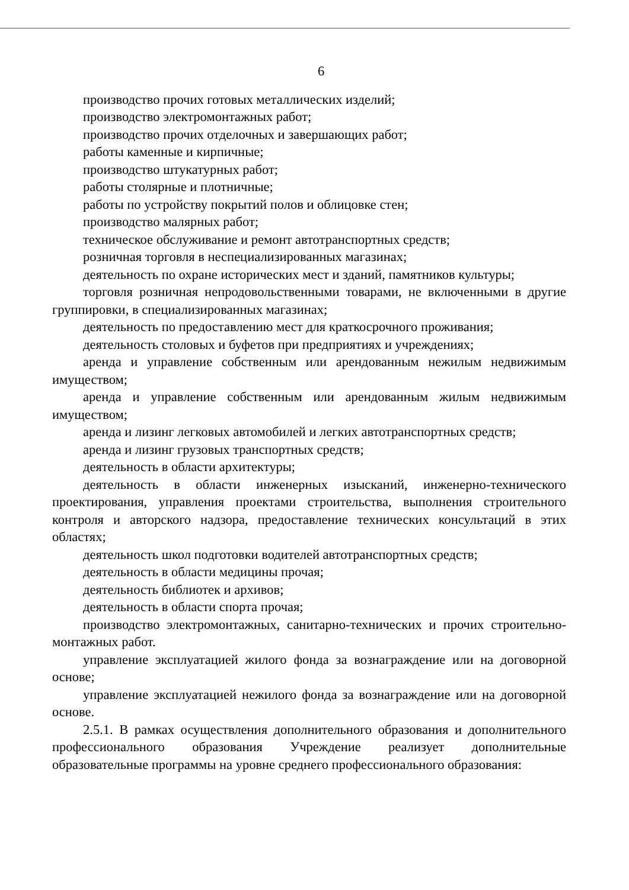6
производство прочих готовых металлических изделий;
производство электромонтажных работ;
производство прочих отделочных и завершающих работ;
работы каменные и кирпичные;
производство штукатурных работ;
работы столярные и плотничные;
работы по устройству покрытий полов и облицовке стен;
производство малярных работ;
техническое обслуживание и ремонт автотранспортных средств;
розничная торговля в неспециализированных магазинах;
деятельность по охране исторических мест и зданий, памятников культуры;
торговля розничная непродовольственными товарами, не включенными в другие группировки, в специализированных магазинах;
деятельность по предоставлению мест для краткосрочного проживания;
деятельность столовых и буфетов при предприятиях и учреждениях;
аренда и управление собственным или арендованным нежилым недвижимым имуществом;
аренда и управление собственным или арендованным жилым недвижимым имуществом;
аренда и лизинг легковых автомобилей и легких автотранспортных средств;
аренда и лизинг грузовых транспортных средств;
деятельность в области архитектуры;
деятельность в области инженерных изысканий, инженерно-технического проектирования, управления проектами строительства, выполнения строительного контроля и авторского надзора, предоставление технических консультаций в этих областях;
деятельность школ подготовки водителей автотранспортных средств;
деятельность в области медицины прочая;
деятельность библиотек и архивов;
деятельность в области спорта прочая;
производство электромонтажных, санитарно-технических и прочих строительно-монтажных работ.
управление эксплуатацией жилого фонда за вознаграждение или на договорной основе;
управление эксплуатацией нежилого фонда за вознаграждение или на договорной основе.
2.5.1. В рамках осуществления дополнительного образования и дополнительного профессионального образования Учреждение реализует дополнительные образовательные программы на уровне среднего профессионального образования: